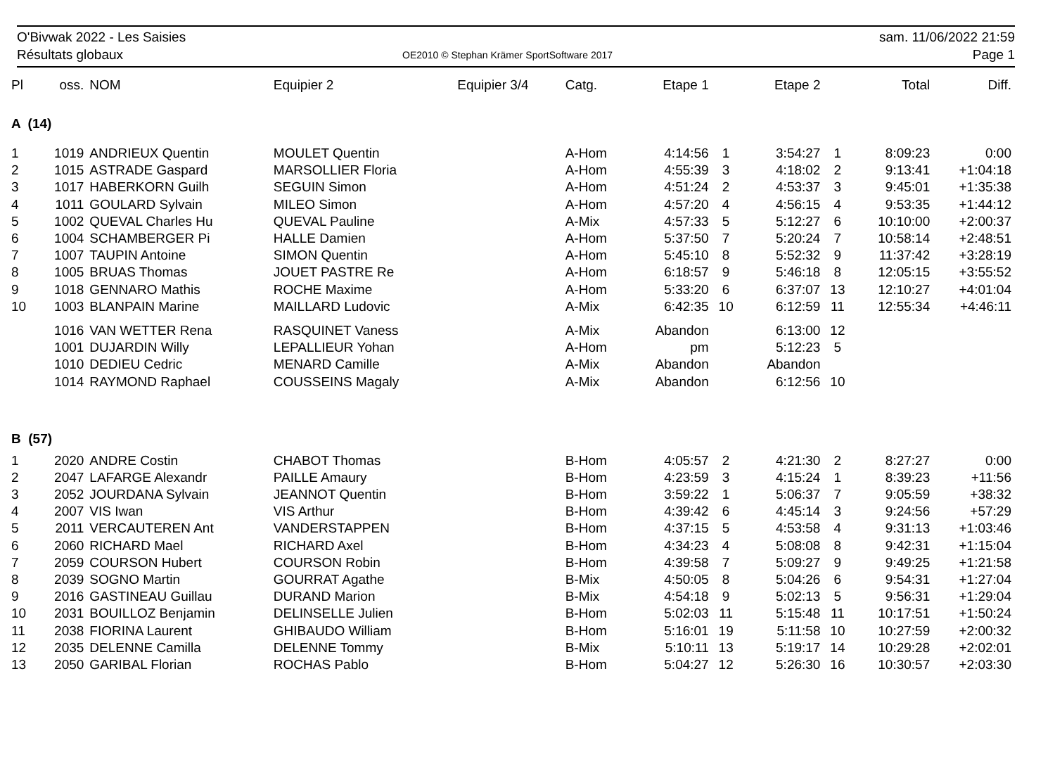O'Bivwak 2022 - Les Saisies
Résultats globaux
OE2010 © Stephan Krämer SportSoftware 2017
sam. 11/06/2022 21:59
Page 1
| Pl | oss. | NOM | Equipier 2 | Equipier 3/4 | Catg. | Etape 1 | | Etape 2 | | Total | Diff. |
| --- | --- | --- | --- | --- | --- | --- | --- | --- | --- | --- | --- |
| A (14) | | | | | | | | | | | |
| 1 | 1019 | ANDRIEUX Quentin | MOULET Quentin | | A-Hom | 4:14:56 | 1 | 3:54:27 | 1 | 8:09:23 | 0:00 |
| 2 | 1015 | ASTRADE Gaspard | MARSOLLIER Floria | | A-Hom | 4:55:39 | 3 | 4:18:02 | 2 | 9:13:41 | +1:04:18 |
| 3 | 1017 | HABERKORN Guilh | SEGUIN Simon | | A-Hom | 4:51:24 | 2 | 4:53:37 | 3 | 9:45:01 | +1:35:38 |
| 4 | 1011 | GOULARD Sylvain | MILEO Simon | | A-Hom | 4:57:20 | 4 | 4:56:15 | 4 | 9:53:35 | +1:44:12 |
| 5 | 1002 | QUEVAL Charles Hu | QUEVAL Pauline | | A-Mix | 4:57:33 | 5 | 5:12:27 | 6 | 10:10:00 | +2:00:37 |
| 6 | 1004 | SCHAMBERGER Pi | HALLE Damien | | A-Hom | 5:37:50 | 7 | 5:20:24 | 7 | 10:58:14 | +2:48:51 |
| 7 | 1007 | TAUPIN Antoine | SIMON Quentin | | A-Hom | 5:45:10 | 8 | 5:52:32 | 9 | 11:37:42 | +3:28:19 |
| 8 | 1005 | BRUAS Thomas | JOUET PASTRE Re | | A-Hom | 6:18:57 | 9 | 5:46:18 | 8 | 12:05:15 | +3:55:52 |
| 9 | 1018 | GENNARO Mathis | ROCHE Maxime | | A-Hom | 5:33:20 | 6 | 6:37:07 | 13 | 12:10:27 | +4:01:04 |
| 10 | 1003 | BLANPAIN Marine | MAILLARD Ludovic | | A-Mix | 6:42:35 | 10 | 6:12:59 | 11 | 12:55:34 | +4:46:11 |
| | 1016 | VAN WETTER Rena | RASQUINET Vaness | | A-Mix | Abandon | | 6:13:00 | 12 | | |
| | 1001 | DUJARDIN Willy | LEPALLIEUR Yohan | | A-Hom | pm | | 5:12:23 | 5 | | |
| | 1010 | DEDIEU Cedric | MENARD Camille | | A-Mix | Abandon | | Abandon | | | |
| | 1014 | RAYMOND Raphael | COUSSEINS Magaly | | A-Mix | Abandon | | 6:12:56 | 10 | | |
| B (57) | | | | | | | | | | | |
| 1 | 2020 | ANDRE Costin | CHABOT Thomas | | B-Hom | 4:05:57 | 2 | 4:21:30 | 2 | 8:27:27 | 0:00 |
| 2 | 2047 | LAFARGE Alexandr | PAILLE Amaury | | B-Hom | 4:23:59 | 3 | 4:15:24 | 1 | 8:39:23 | +11:56 |
| 3 | 2052 | JOURDANA Sylvain | JEANNOT Quentin | | B-Hom | 3:59:22 | 1 | 5:06:37 | 7 | 9:05:59 | +38:32 |
| 4 | 2007 | VIS Iwan | VIS Arthur | | B-Hom | 4:39:42 | 6 | 4:45:14 | 3 | 9:24:56 | +57:29 |
| 5 | 2011 | VERCAUTEREN Ant | VANDERSTAPPEN | | B-Hom | 4:37:15 | 5 | 4:53:58 | 4 | 9:31:13 | +1:03:46 |
| 6 | 2060 | RICHARD Mael | RICHARD Axel | | B-Hom | 4:34:23 | 4 | 5:08:08 | 8 | 9:42:31 | +1:15:04 |
| 7 | 2059 | COURSON Hubert | COURSON Robin | | B-Hom | 4:39:58 | 7 | 5:09:27 | 9 | 9:49:25 | +1:21:58 |
| 8 | 2039 | SOGNO Martin | GOURRAT Agathe | | B-Mix | 4:50:05 | 8 | 5:04:26 | 6 | 9:54:31 | +1:27:04 |
| 9 | 2016 | GASTINEAU Guillau | DURAND Marion | | B-Mix | 4:54:18 | 9 | 5:02:13 | 5 | 9:56:31 | +1:29:04 |
| 10 | 2031 | BOUILLOZ Benjamin | DELINSELLE Julien | | B-Hom | 5:02:03 | 11 | 5:15:48 | 11 | 10:17:51 | +1:50:24 |
| 11 | 2038 | FIORINA Laurent | GHIBAUDO William | | B-Hom | 5:16:01 | 19 | 5:11:58 | 10 | 10:27:59 | +2:00:32 |
| 12 | 2035 | DELENNE Camilla | DELENNE Tommy | | B-Mix | 5:10:11 | 13 | 5:19:17 | 14 | 10:29:28 | +2:02:01 |
| 13 | 2050 | GARIBAL Florian | ROCHAS Pablo | | B-Hom | 5:04:27 | 12 | 5:26:30 | 16 | 10:30:57 | +2:03:30 |